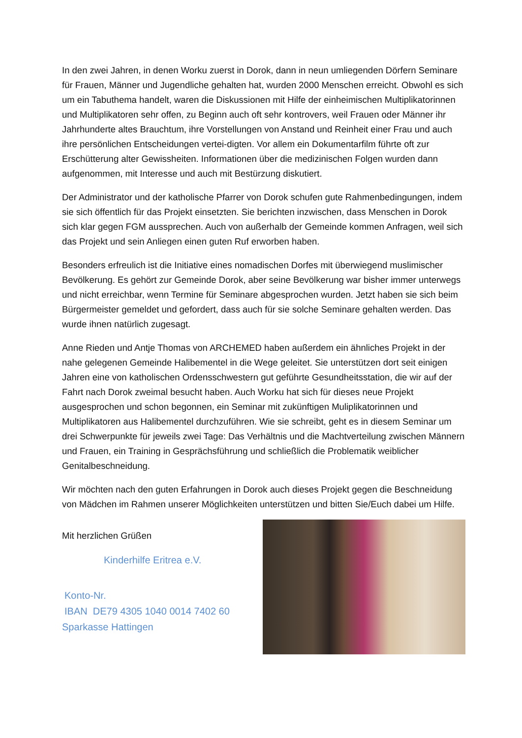In den zwei Jahren, in denen Worku zuerst in Dorok, dann in neun umliegenden Dörfern Seminare für Frauen, Männer und Jugendliche gehalten hat, wurden 2000 Menschen erreicht. Obwohl es sich um ein Tabuthema handelt, waren die Diskussionen mit Hilfe der einheimischen Multiplikatorinnen und Multiplikatoren sehr offen, zu Beginn auch oft sehr kontrovers, weil Frauen oder Männer ihr Jahrhunderte altes Brauchtum, ihre Vorstellungen von Anstand und Reinheit einer Frau und auch ihre persönlichen Entscheidungen vertei-digten. Vor allem ein Dokumentarfilm führte oft zur Erschütterung alter Gewissheiten. Informationen über die medizinischen Folgen wurden dann aufgenommen, mit Interesse und auch mit Bestürzung diskutiert.
Der Administrator und der katholische Pfarrer von Dorok schufen gute Rahmenbedingungen, indem sie sich öffentlich für das Projekt einsetzten. Sie berichten inzwischen, dass Menschen in Dorok sich klar gegen FGM aussprechen. Auch von außerhalb der Gemeinde kommen Anfragen, weil sich das Projekt und sein Anliegen einen guten Ruf erworben haben.
Besonders erfreulich ist die Initiative eines nomadischen Dorfes mit überwiegend muslimischer Bevölkerung. Es gehört zur Gemeinde Dorok, aber seine Bevölkerung war bisher immer unterwegs und nicht erreichbar, wenn Termine für Seminare abgesprochen wurden. Jetzt haben sie sich beim Bürgermeister gemeldet und gefordert, dass auch für sie solche Seminare gehalten werden. Das wurde ihnen natürlich zugesagt.
Anne Rieden und Antje Thomas von ARCHEMED haben außerdem ein ähnliches Projekt in der nahe gelegenen Gemeinde Halibementel in die Wege geleitet. Sie unterstützen dort seit einigen Jahren eine von katholischen Ordensschwestern gut geführte Gesundheitsstation, die wir auf der Fahrt nach Dorok zweimal besucht haben. Auch Worku hat sich für dieses neue Projekt ausgesprochen und schon begonnen, ein Seminar mit zukünftigen Muliplikatorinnen und Multiplikatoren aus Halibementel durchzuführen. Wie sie schreibt, geht es in diesem Seminar um drei Schwerpunkte für jeweils zwei Tage: Das Verhältnis und die Machtverteilung zwischen Männern und Frauen, ein Training in Gesprächsführung und schließlich die Problematik weiblicher Genitalbeschneidung.
Wir möchten nach den guten Erfahrungen in Dorok auch dieses Projekt gegen die Beschneidung von Mädchen im Rahmen unserer Möglichkeiten unterstützen und bitten Sie/Euch dabei um Hilfe.
Mit herzlichen Grüßen
Kinderhilfe Eritrea e.V.
Konto-Nr.
IBAN DE79 4305 1040 0014 7402 60
Sparkasse Hattingen